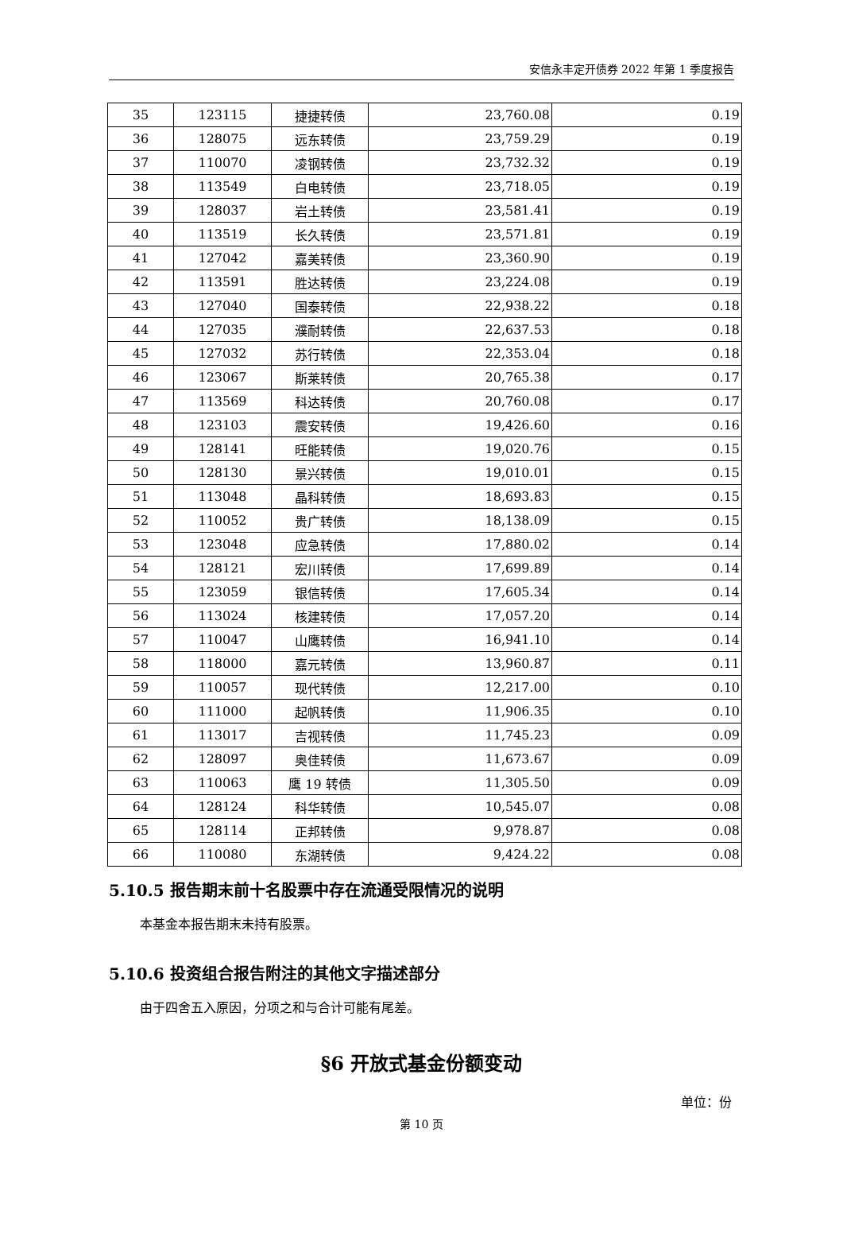安信永丰定开债券 2022 年第 1 季度报告
| 35 | 123115 | 捷捷转债 | 23,760.08 | 0.19 |
| 36 | 128075 | 远东转债 | 23,759.29 | 0.19 |
| 37 | 110070 | 凌钢转债 | 23,732.32 | 0.19 |
| 38 | 113549 | 白电转债 | 23,718.05 | 0.19 |
| 39 | 128037 | 岩土转债 | 23,581.41 | 0.19 |
| 40 | 113519 | 长久转债 | 23,571.81 | 0.19 |
| 41 | 127042 | 嘉美转债 | 23,360.90 | 0.19 |
| 42 | 113591 | 胜达转债 | 23,224.08 | 0.19 |
| 43 | 127040 | 国泰转债 | 22,938.22 | 0.18 |
| 44 | 127035 | 濮耐转债 | 22,637.53 | 0.18 |
| 45 | 127032 | 苏行转债 | 22,353.04 | 0.18 |
| 46 | 123067 | 斯莱转债 | 20,765.38 | 0.17 |
| 47 | 113569 | 科达转债 | 20,760.08 | 0.17 |
| 48 | 123103 | 震安转债 | 19,426.60 | 0.16 |
| 49 | 128141 | 旺能转债 | 19,020.76 | 0.15 |
| 50 | 128130 | 景兴转债 | 19,010.01 | 0.15 |
| 51 | 113048 | 晶科转债 | 18,693.83 | 0.15 |
| 52 | 110052 | 贵广转债 | 18,138.09 | 0.15 |
| 53 | 123048 | 应急转债 | 17,880.02 | 0.14 |
| 54 | 128121 | 宏川转债 | 17,699.89 | 0.14 |
| 55 | 123059 | 银信转债 | 17,605.34 | 0.14 |
| 56 | 113024 | 核建转债 | 17,057.20 | 0.14 |
| 57 | 110047 | 山鹰转债 | 16,941.10 | 0.14 |
| 58 | 118000 | 嘉元转债 | 13,960.87 | 0.11 |
| 59 | 110057 | 现代转债 | 12,217.00 | 0.10 |
| 60 | 111000 | 起帆转债 | 11,906.35 | 0.10 |
| 61 | 113017 | 吉视转债 | 11,745.23 | 0.09 |
| 62 | 128097 | 奥佳转债 | 11,673.67 | 0.09 |
| 63 | 110063 | 鹰 19 转债 | 11,305.50 | 0.09 |
| 64 | 128124 | 科华转债 | 10,545.07 | 0.08 |
| 65 | 128114 | 正邦转债 | 9,978.87 | 0.08 |
| 66 | 110080 | 东湖转债 | 9,424.22 | 0.08 |
5.10.5 报告期末前十名股票中存在流通受限情况的说明
本基金本报告期末未持有股票。
5.10.6 投资组合报告附注的其他文字描述部分
由于四舍五入原因，分项之和与合计可能有尾差。
§6 开放式基金份额变动
单位：份
第 10 页